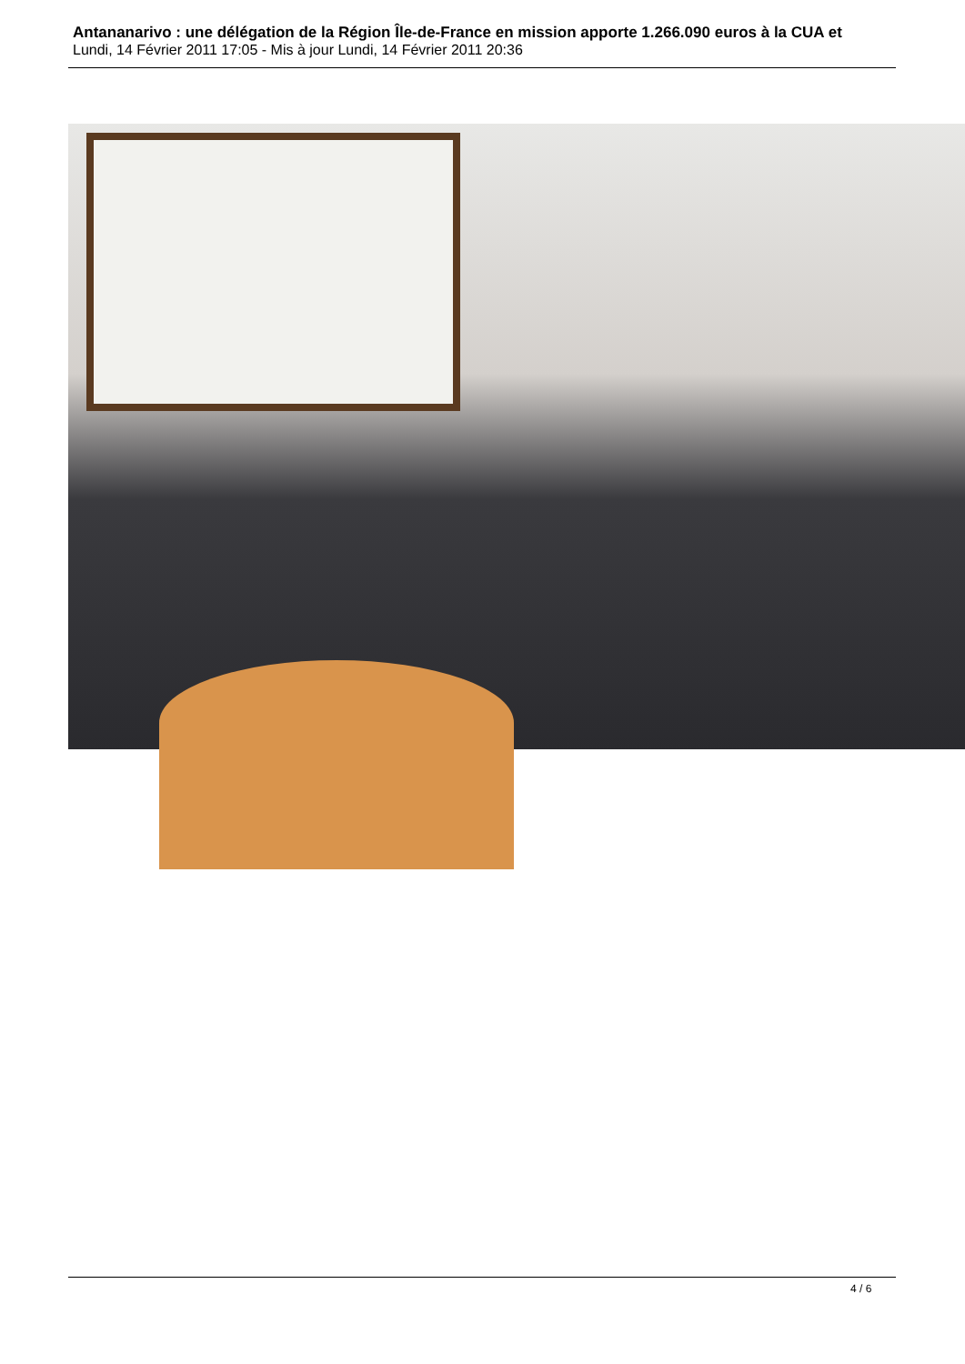Antananarivo : une délégation de la Région Île-de-France en mission apporte 1.266.090 euros à la CUA et
Lundi, 14 Février 2011 17:05 - Mis à jour Lundi, 14 Février 2011 20:36
4 / 6